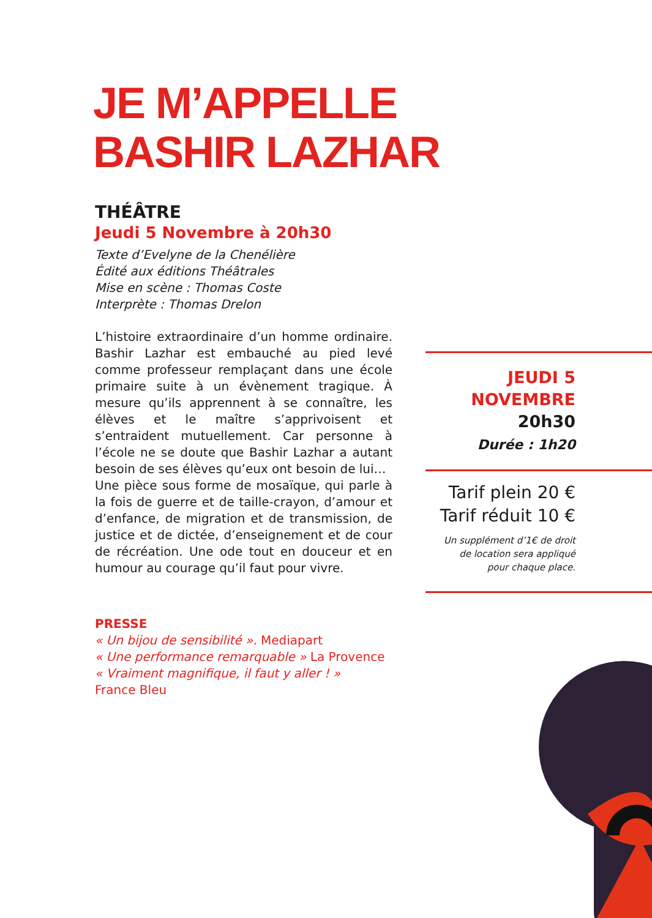JE M’APPELLE
BASHIR LAZHAR
THÉÂTRE
Jeudi 5 Novembre à 20h30
Texte d’Evelyne de la Chenélière
Édité aux éditions Théâtrales
Mise en scène : Thomas Coste
Interprète : Thomas Drelon
L’histoire extraordinaire d’un homme ordinaire. Bashir Lazhar est embauché au pied levé comme professeur remplaçant dans une école primaire suite à un évènement tragique. À mesure qu’ils apprennent à se connaître, les élèves et le maître s’apprivoisent et s’entraident mutuellement. Car personne à l’école ne se doute que Bashir Lazhar a autant besoin de ses élèves qu’eux ont besoin de lui…
Une pièce sous forme de mosaïque, qui parle à la fois de guerre et de taille-crayon, d’amour et d’enfance, de migration et de transmission, de justice et de dictée, d’enseignement et de cour de récréation. Une ode tout en douceur et en humour au courage qu’il faut pour vivre.
PRESSE
« Un bijou de sensibilité ». Mediapart
« Une performance remarquable » La Provence
« Vraiment magnifique, il faut y aller ! »
France Bleu
JEUDI 5
NOVEMBRE
20h30
Durée : 1h20
Tarif plein 20 €
Tarif réduit 10 €
Un supplément d’1€ de droit
de location sera appliqué
pour chaque place.